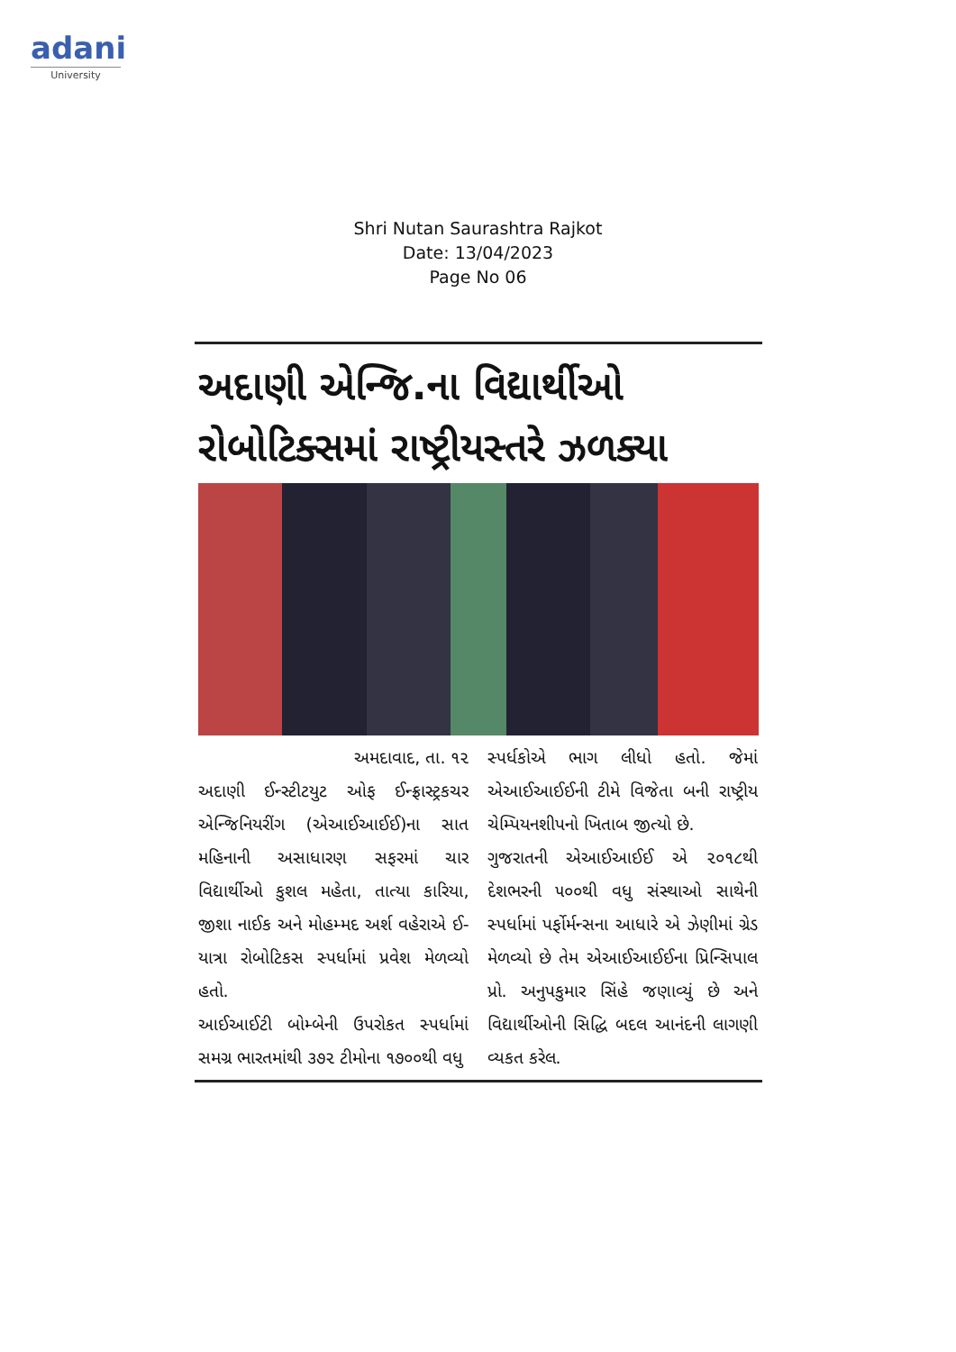adani
University
Shri Nutan Saurashtra Rajkot
Date: 13/04/2023
Page No 06
અદાણી એન્જિ.ના વિદ્યાર્થીઓ રોબોટિક્સમાં રાષ્ટ્રીયસ્તરે ઝળક્યા
અમદાવાદ, તા. ૧૨
અદાણી ઈન્સ્ટીટયુટ ઓફ ઈન્ફ્રાસ્ટ્રકચર એન્જિનિયરીંગ (એઆઈઆઈઈ)ના સાત મહિનાની અસાધારણ સફરમાં ચાર વિદ્યાર્થીઓ કુશલ મહેતા, તાત્યા કારિયા, જીશા નાઈક અને મોહમ્મદ અર્શ વહેરાએ ઈ-યાત્રા રોબોટિકસ સ્પર્ધામાં પ્રવેશ મેળવ્યો હતો.
આઈઆઈટી બોમ્બેની ઉપરોકત સ્પર્ધામાં સમગ્ર ભારતમાંથી ૩૭૨ ટીમોના ૧૭૦૦થી વધુ
સ્પર્ધકોએ ભાગ લીધો હતો. જેમાં એઆઈઆઈઈની ટીમે વિજેતા બની રાષ્ટ્રીય ચેમ્પિયનશીપનો ખિતાબ જીત્યો છે.
ગુજરાતની એઆઈઆઈઈ એ ૨૦૧૮થી દેશભરની ૫૦૦થી વધુ સંસ્થાઓ સાથેની સ્પર્ધામાં પર્ફોર્મન્સના આધારે એ ઝેણીમાં ગ્રેડ મેળવ્યો છે તેમ એઆઈઆઈઈના પ્રિન્સિપાલ પ્રો. અનુપકુમાર સિંહે જણાવ્યું છે અને વિદ્યાર્થીઓની સિદ્ધિ બદલ આનંદની લાગણી વ્યકત કરેલ.